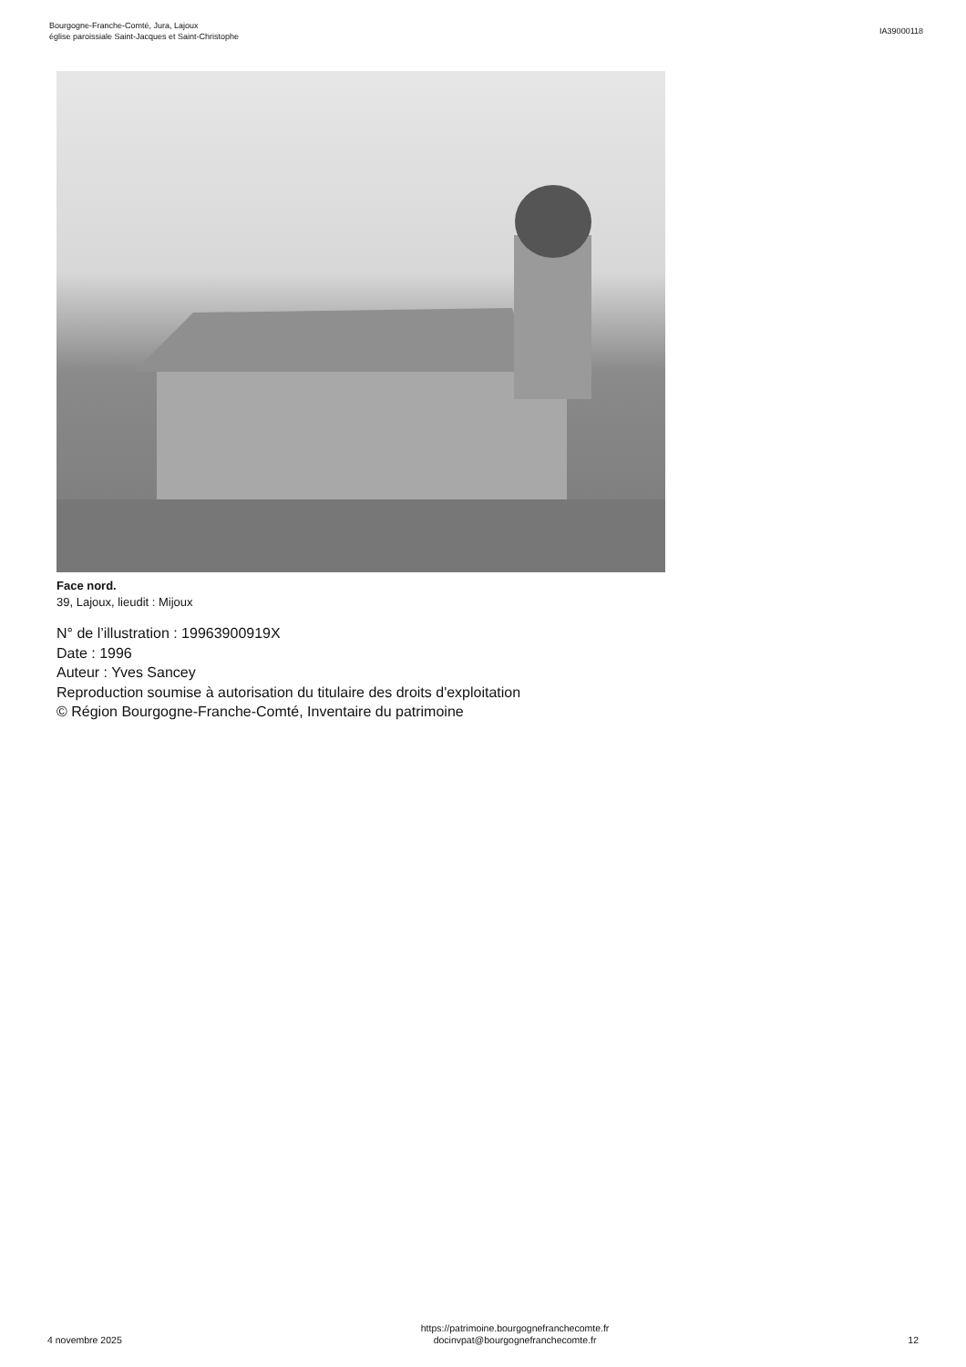Bourgogne-Franche-Comté, Jura, Lajoux
église paroissiale Saint-Jacques et Saint-Christophe
IA39000118
Face nord.
39, Lajoux, lieudit : Mijoux
N° de l’illustration : 19963900919X
Date : 1996
Auteur : Yves Sancey
Reproduction soumise à autorisation du titulaire des droits d'exploitation
© Région Bourgogne-Franche-Comté, Inventaire du patrimoine
4 novembre 2025
https://patrimoine.bourgognefranchecomte.fr
docinvpat@bourgognefranchecomte.fr
12